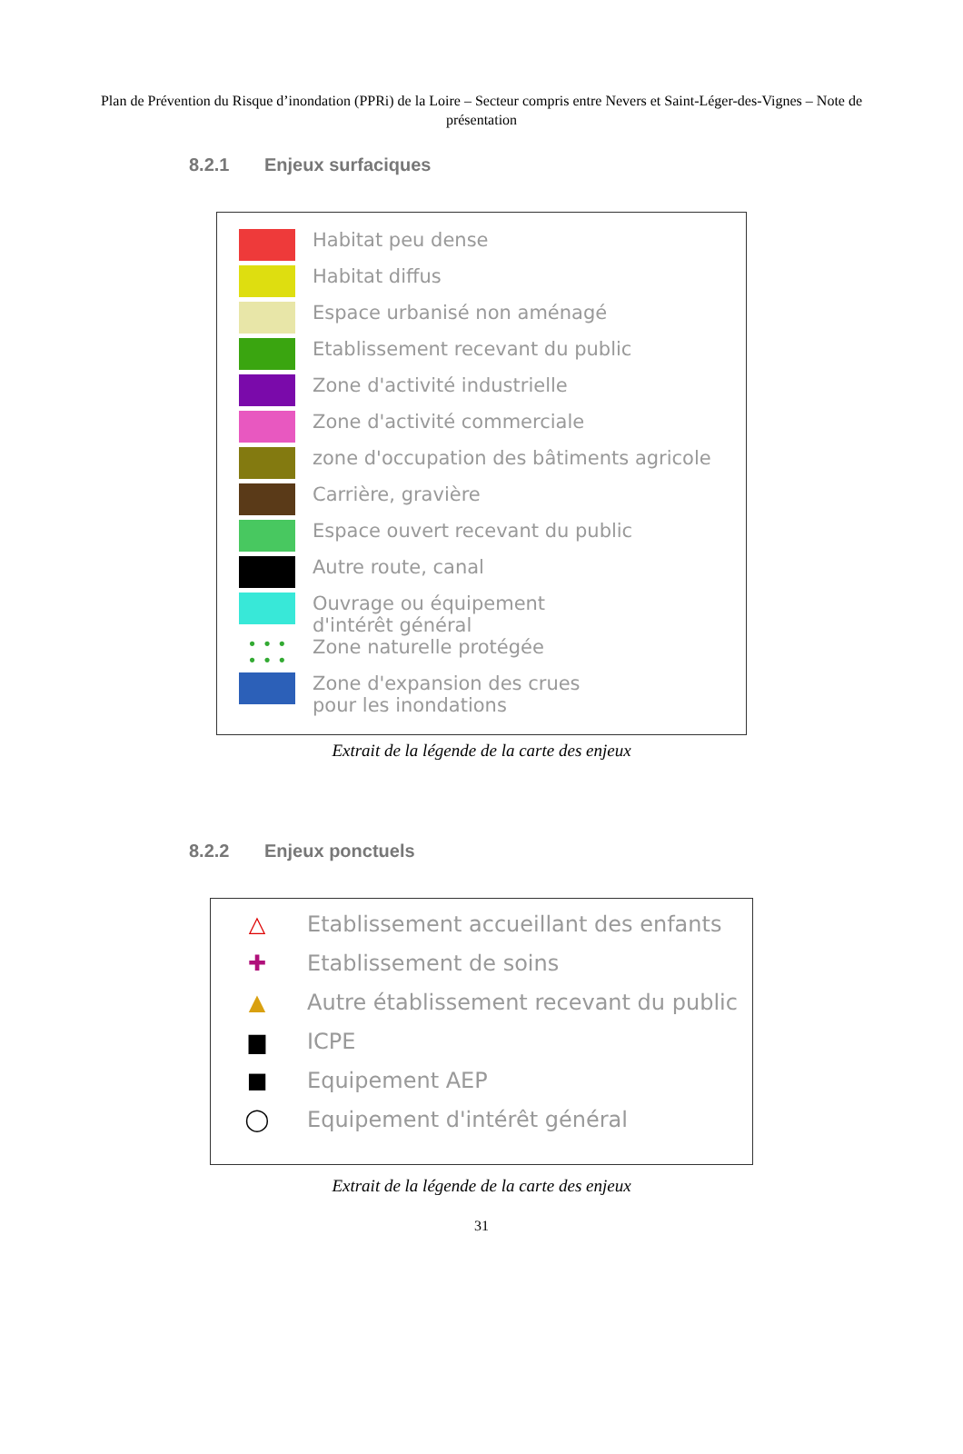Plan de Prévention du Risque d’inondation (PPRi) de la Loire – Secteur compris entre Nevers et Saint-Léger-des-Vignes – Note de présentation
8.2.1 Enjeux surfaciques
Habitat peu dense
Habitat diffus
Espace urbanisé non aménagé
Etablissement recevant du public
Zone d'activité industrielle
Zone d'activité commerciale
zone d'occupation des bâtiments agricole
Carrière, gravière
Espace ouvert recevant du public
Autre route, canal
Ouvrage ou équipement
d'intérêt général
• • •
• • •
Zone naturelle protégée
Zone d'expansion des crues
pour les inondations
Extrait de la légende de la carte des enjeux
8.2.2 Enjeux ponctuels
△
Etablissement accueillant des enfants
✚
Etablissement de soins
▲
Autre établissement recevant du public
▆
ICPE
■
Equipement AEP
◯
Equipement d'intérêt général
Extrait de la légende de la carte des enjeux
31